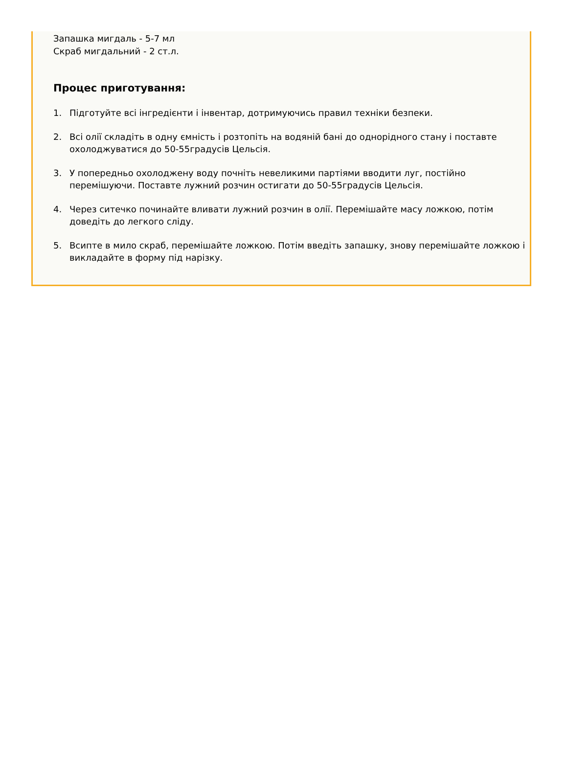Запашка мигдаль - 5-7 мл
Скраб мигдальний - 2 ст.л.
Процес приготування:
1. Підготуйте всі інгредієнти і інвентар, дотримуючись правил техніки безпеки.
2. Всі олії складіть в одну ємність і розтопіть на водяній бані до однорідного стану і поставте охолоджуватися до 50-55градусів Цельсія.
3. У попередньо охолоджену воду почніть невеликими партіями вводити луг, постійно перемішуючи. Поставте лужний розчин остигати до 50-55градусів Цельсія.
4. Через ситечко починайте вливати лужний розчин в олії. Перемішайте масу ложкою, потім доведіть до легкого сліду.
5. Всипте в мило скраб, перемішайте ложкою. Потім введіть запашку, знову перемішайте ложкою і викладайте в форму під нарізку.